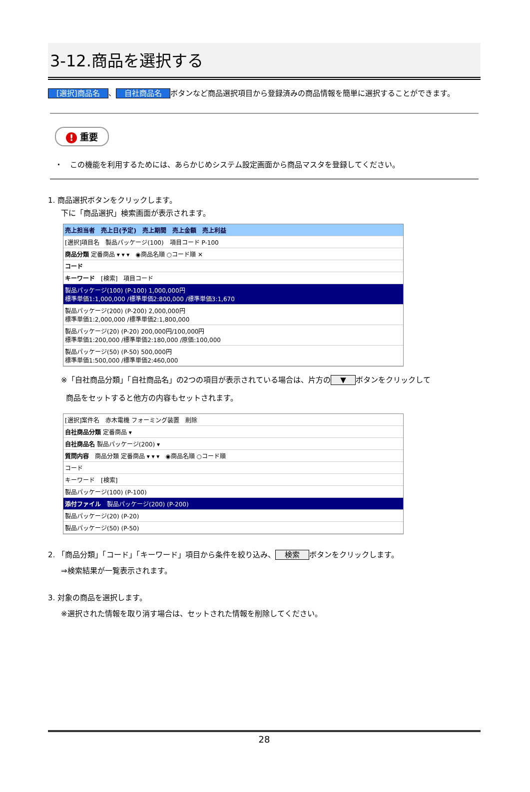3-12.商品を選択する
[選択]商品名 、 自社商品名 ボタンなど商品選択項目から登録済みの商品情報を簡単に選択することができます。
! 重要
・　この機能を利用するためには、あらかじめシステム設定画面から商品マスタを登録してください。
1. 商品選択ボタンをクリックします。
下に「商品選択」検索画面が表示されます。
売上担当者　売上日(予定)　売上期間　売上金額　売上利益
[選択]項目名　製品パッケージ(100)　項目コード P-100
商品分類 定番商品 ▾ ▾ ▾　◉商品名順 ○コード順 ✕
コード
キーワード　[検索]　項目コード
製品パッケージ(100) (P-100) 1,000,000円
標準単価1:1,000,000 /標準単価2:800,000 /標準単価3:1,670
製品パッケージ(200) (P-200) 2,000,000円
標準単価1:2,000,000 /標準単価2:1,800,000
製品パッケージ(20) (P-20) 200,000円/100,000円
標準単価1:200,000 /標準単価2:180,000 /原価:100,000
製品パッケージ(50) (P-50) 500,000円
標準単価1:500,000 /標準単価2:460,000
※「自社商品分類」「自社商品名」の2つの項目が表示されている場合は、片方の ▼ ボタンをクリックして
商品をセットすると他方の内容もセットされます。
[選択]案件名　赤木電機 フォーミング装置　削除
自社商品分類 定番商品 ▾
自社商品名 製品パッケージ(200) ▾
質問内容　商品分類 定番商品 ▾ ▾ ▾　◉商品名順 ○コード順
コード
キーワード　[検索]
製品パッケージ(100) (P-100)
添付ファイル　製品パッケージ(200) (P-200)
製品パッケージ(20) (P-20)
製品パッケージ(50) (P-50)
2. 「商品分類」「コード」「キーワード」項目から条件を絞り込み、 検索 ボタンをクリックします。
⇒検索結果が一覧表示されます。
3. 対象の商品を選択します。
※選択された情報を取り消す場合は、セットされた情報を削除してください。
28